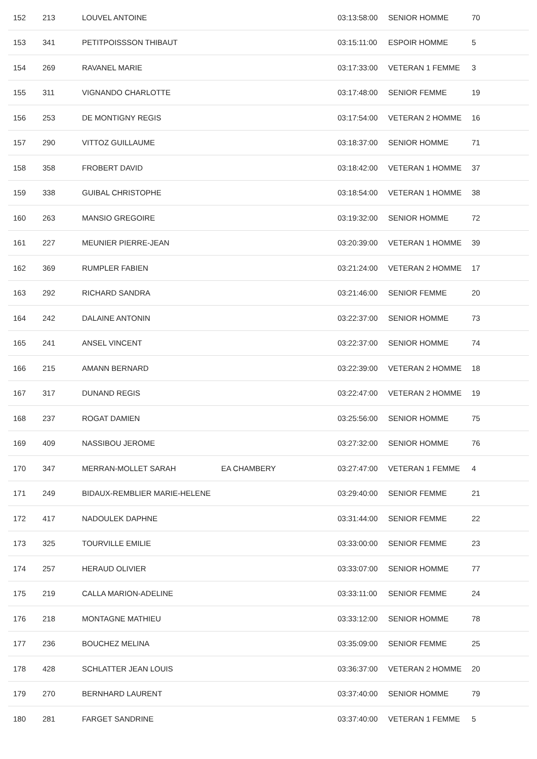| 152 | 213 | LOUVEL ANTOINE | | 03:13:58:00 | SENIOR HOMME | 70 |
| 153 | 341 | PETITPOISSSON THIBAUT | | 03:15:11:00 | ESPOIR HOMME | 5 |
| 154 | 269 | RAVANEL MARIE | | 03:17:33:00 | VETERAN 1 FEMME | 3 |
| 155 | 311 | VIGNANDO CHARLOTTE | | 03:17:48:00 | SENIOR FEMME | 19 |
| 156 | 253 | DE MONTIGNY REGIS | | 03:17:54:00 | VETERAN 2 HOMME | 16 |
| 157 | 290 | VITTOZ GUILLAUME | | 03:18:37:00 | SENIOR HOMME | 71 |
| 158 | 358 | FROBERT DAVID | | 03:18:42:00 | VETERAN 1 HOMME | 37 |
| 159 | 338 | GUIBAL CHRISTOPHE | | 03:18:54:00 | VETERAN 1 HOMME | 38 |
| 160 | 263 | MANSIO GREGOIRE | | 03:19:32:00 | SENIOR HOMME | 72 |
| 161 | 227 | MEUNIER PIERRE-JEAN | | 03:20:39:00 | VETERAN 1 HOMME | 39 |
| 162 | 369 | RUMPLER FABIEN | | 03:21:24:00 | VETERAN 2 HOMME | 17 |
| 163 | 292 | RICHARD SANDRA | | 03:21:46:00 | SENIOR FEMME | 20 |
| 164 | 242 | DALAINE ANTONIN | | 03:22:37:00 | SENIOR HOMME | 73 |
| 165 | 241 | ANSEL VINCENT | | 03:22:37:00 | SENIOR HOMME | 74 |
| 166 | 215 | AMANN BERNARD | | 03:22:39:00 | VETERAN 2 HOMME | 18 |
| 167 | 317 | DUNAND REGIS | | 03:22:47:00 | VETERAN 2 HOMME | 19 |
| 168 | 237 | ROGAT DAMIEN | | 03:25:56:00 | SENIOR HOMME | 75 |
| 169 | 409 | NASSIBOU JEROME | | 03:27:32:00 | SENIOR HOMME | 76 |
| 170 | 347 | MERRAN-MOLLET SARAH | EA CHAMBERY | 03:27:47:00 | VETERAN 1 FEMME | 4 |
| 171 | 249 | BIDAUX-REMBLIER MARIE-HELENE | | 03:29:40:00 | SENIOR FEMME | 21 |
| 172 | 417 | NADOULEK DAPHNE | | 03:31:44:00 | SENIOR FEMME | 22 |
| 173 | 325 | TOURVILLE EMILIE | | 03:33:00:00 | SENIOR FEMME | 23 |
| 174 | 257 | HERAUD OLIVIER | | 03:33:07:00 | SENIOR HOMME | 77 |
| 175 | 219 | CALLA MARION-ADELINE | | 03:33:11:00 | SENIOR FEMME | 24 |
| 176 | 218 | MONTAGNE MATHIEU | | 03:33:12:00 | SENIOR HOMME | 78 |
| 177 | 236 | BOUCHEZ MELINA | | 03:35:09:00 | SENIOR FEMME | 25 |
| 178 | 428 | SCHLATTER JEAN LOUIS | | 03:36:37:00 | VETERAN 2 HOMME | 20 |
| 179 | 270 | BERNHARD LAURENT | | 03:37:40:00 | SENIOR HOMME | 79 |
| 180 | 281 | FARGET SANDRINE | | 03:37:40:00 | VETERAN 1 FEMME | 5 |